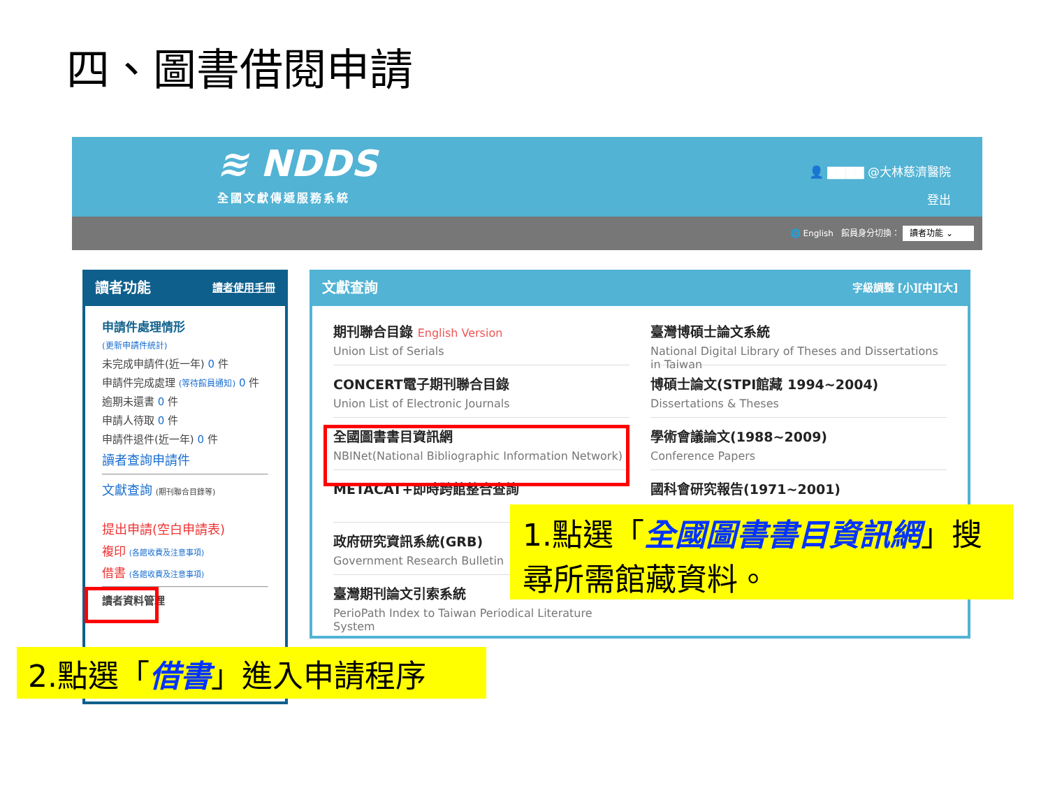四、圖書借閱申請
≋ NDDS
全國文獻傳遞服務系統
👤 ▇▇▇▇ @大林慈濟醫院
登出
🌐 English 館員身分切換： 讀者功能 ⌄
讀者功能 讀者使用手冊
申請件處理情形
(更新申請件統計)
未完成申請件(近一年) 0 件
申請件完成處理 (等待館員通知) 0 件
逾期未還書 0 件
申請人待取 0 件
申請件退件(近一年) 0 件
讀者查詢申請件
文獻查詢 (期刊聯合目錄等)
提出申請(空白申請表)
複印 (各館收費及注意事項)
借書 (各館收費及注意事項)
讀者資料管理
文獻查詢 字級調整 [小][中][大]
期刊聯合目錄 English Version
Union List of Serials
臺灣博碩士論文系統
National Digital Library of Theses and Dissertations in Taiwan
CONCERT電子期刊聯合目錄
Union List of Electronic Journals
博碩士論文(STPI館藏 1994~2004)
Dissertations & Theses
全國圖書書目資訊網
NBINet(National Bibliographic Information Network)
學術會議論文(1988~2009)
Conference Papers
METACAT+即時跨館整合查詢
國科會研究報告(1971~2001)
政府研究資訊系統(GRB)
Government Research Bulletin
臺灣期刊論文引索系統
PerioPath Index to Taiwan Periodical Literature System
1.點選「全國圖書書目資訊網」搜尋所需館藏資料。
2.點選「借書」進入申請程序